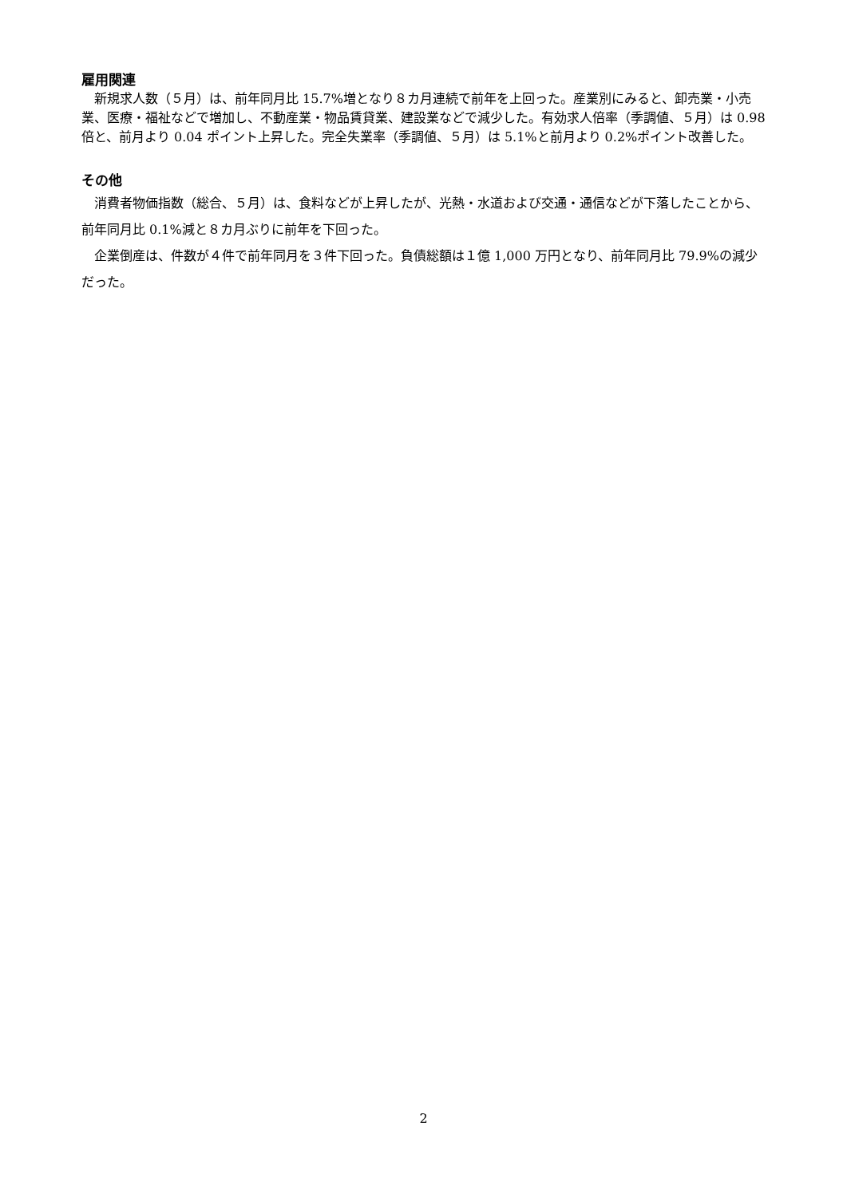雇用関連
新規求人数（５月）は、前年同月比 15.7%増となり８カ月連続で前年を上回った。産業別にみると、卸売業・小売業、医療・福祉などで増加し、不動産業・物品賃貸業、建設業などで減少した。有効求人倍率（季調値、５月）は 0.98 倍と、前月より 0.04 ポイント上昇した。完全失業率（季調値、５月）は 5.1%と前月より 0.2%ポイント改善した。
その他
消費者物価指数（総合、５月）は、食料などが上昇したが、光熱・水道および交通・通信などが下落したことから、前年同月比 0.1%減と８カ月ぶりに前年を下回った。
企業倒産は、件数が４件で前年同月を３件下回った。負債総額は１億 1,000 万円となり、前年同月比 79.9%の減少だった。
2